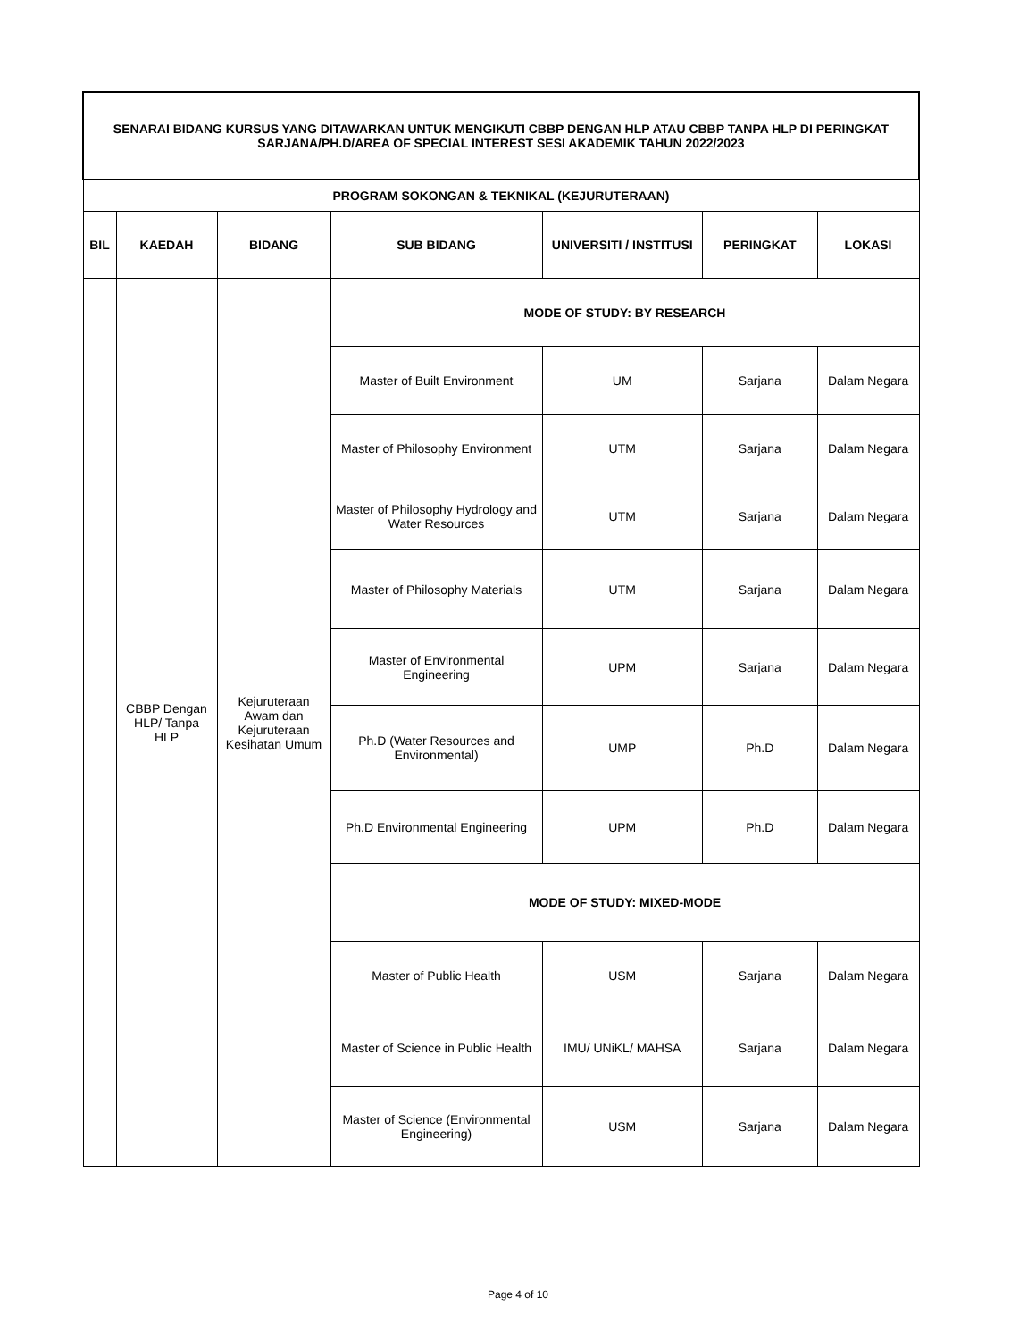| SENARAI BIDANG KURSUS YANG DITAWARKAN UNTUK MENGIKUTI CBBP DENGAN HLP ATAU CBBP TANPA HLP DI PERINGKAT SARJANA/PH.D/AREA OF SPECIAL INTEREST SESI AKADEMIK TAHUN 2022/2023 | | | | | | |
| PROGRAM SOKONGAN & TEKNIKAL (KEJURUTERAAN) | | | | | | |
| BIL | KAEDAH | BIDANG | SUB BIDANG | UNIVERSITI / INSTITUSI | PERINGKAT | LOKASI |
| | CBBP Dengan HLP/ Tanpa HLP | Kejuruteraan Awam dan Kejuruteraan Kesihatan Umum | MODE OF STUDY: BY RESEARCH | | | |
| | | | Master of Built Environment | UM | Sarjana | Dalam Negara |
| | | | Master of Philosophy Environment | UTM | Sarjana | Dalam Negara |
| | | | Master of Philosophy Hydrology and Water Resources | UTM | Sarjana | Dalam Negara |
| | | | Master of Philosophy Materials | UTM | Sarjana | Dalam Negara |
| | | | Master of Environmental Engineering | UPM | Sarjana | Dalam Negara |
| | | | Ph.D (Water Resources and Environmental) | UMP | Ph.D | Dalam Negara |
| | | | Ph.D Environmental Engineering | UPM | Ph.D | Dalam Negara |
| | | | MODE OF STUDY: MIXED-MODE | | | |
| | | | Master of Public Health | USM | Sarjana | Dalam Negara |
| | | | Master of Science in Public Health | IMU/ UNiKL/ MAHSA | Sarjana | Dalam Negara |
| | | | Master of Science (Environmental Engineering) | USM | Sarjana | Dalam Negara |
Page 4 of 10